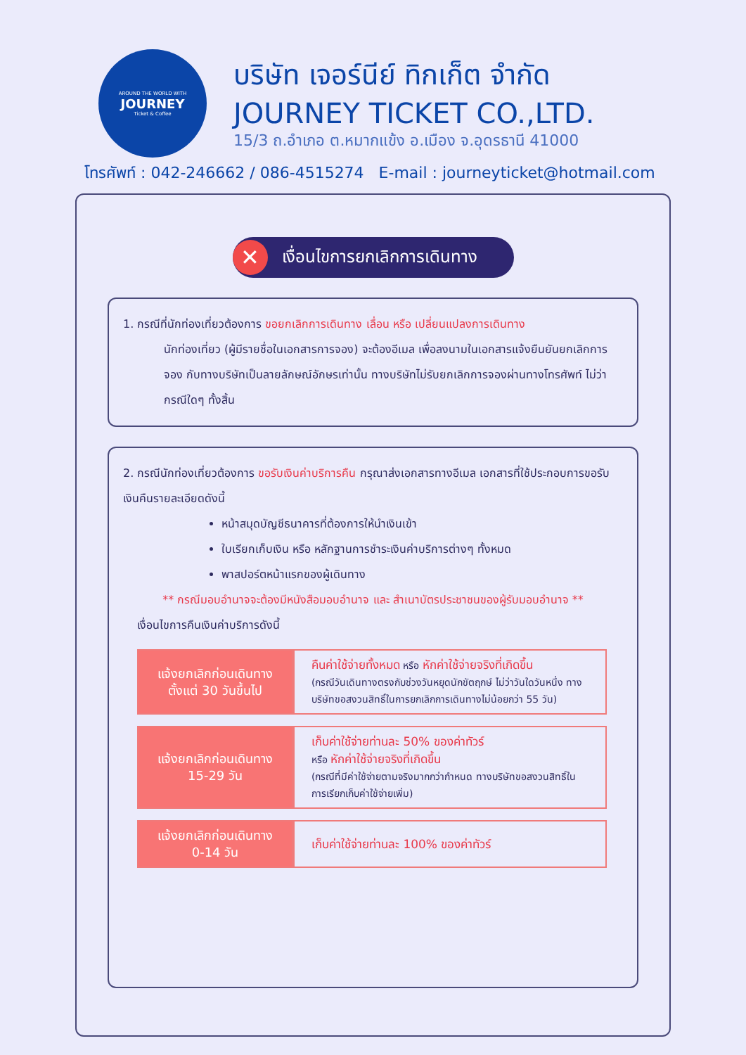AROUND THE WORLD WITH
JOURNEY
Ticket & Coffee
บริษัท เจอร์นีย์ ทิกเก็ต จำกัด
JOURNEY TICKET CO.,LTD.
15/3 ถ.อำเภอ ต.หมากแข้ง อ.เมือง จ.อุดรธานี 41000
โทรศัพท์ : 042-246662 / 086-4515274 E-mail : journeyticket@hotmail.com
✕ เงื่อนไขการยกเลิกการเดินทาง
1. กรณีที่นักท่องเที่ยวต้องการ ขอยกเลิกการเดินทาง เลื่อน หรือ เปลี่ยนแปลงการเดินทาง
นักท่องเที่ยว (ผู้มีรายชื่อในเอกสารการจอง) จะต้องอีเมล เพื่อลงนามในเอกสารแจ้งยืนยันยกเลิกการจอง กับทางบริษัทเป็นลายลักษณ์อักษรเท่านั้น ทางบริษัทไม่รับยกเลิกการจองผ่านทางโทรศัพท์ ไม่ว่ากรณีใดๆ ทั้งสิ้น
2. กรณีนักท่องเที่ยวต้องการ ขอรับเงินค่าบริการคืน กรุณาส่งเอกสารทางอีเมล เอกสารที่ใช้ประกอบการขอรับเงินคืนรายละเอียดดังนี้
หน้าสมุดบัญชีธนาคารที่ต้องการให้นำเงินเข้า
ใบเรียกเก็บเงิน หรือ หลักฐานการชำระเงินค่าบริการต่างๆ ทั้งหมด
พาสปอร์ตหน้าแรกของผู้เดินทาง
** กรณีมอบอำนาจจะต้องมีหนังสือมอบอำนาจ และ สำเนาบัตรประชาชนของผู้รับมอบอำนาจ **
เงื่อนไขการคืนเงินค่าบริการดังนี้
| แจ้งยกเลิกก่อนเดินทาง ตั้งแต่ 30 วันขึ้นไป | คืนค่าใช้จ่ายทั้งหมด หรือ หักค่าใช้จ่ายจริงที่เกิดขึ้น (กรณีวันเดินทางตรงกับช่วงวันหยุดนักขัตฤกษ์ ไม่ว่าวันใดวันหนึ่ง ทางบริษัทขอสงวนสิทธิ์ในการยกเลิกการเดินทางไม่น้อยกว่า 55 วัน) |
| แจ้งยกเลิกก่อนเดินทาง 15-29 วัน | เก็บค่าใช้จ่ายท่านละ 50% ของค่าทัวร์ หรือ หักค่าใช้จ่ายจริงที่เกิดขึ้น (กรณีที่มีค่าใช้จ่ายตามจริงมากกว่ากำหนด ทางบริษัทขอสงวนสิทธิ์ในการเรียกเก็บค่าใช้จ่ายเพิ่ม) |
| แจ้งยกเลิกก่อนเดินทาง 0-14 วัน | เก็บค่าใช้จ่ายท่านละ 100% ของค่าทัวร์ |